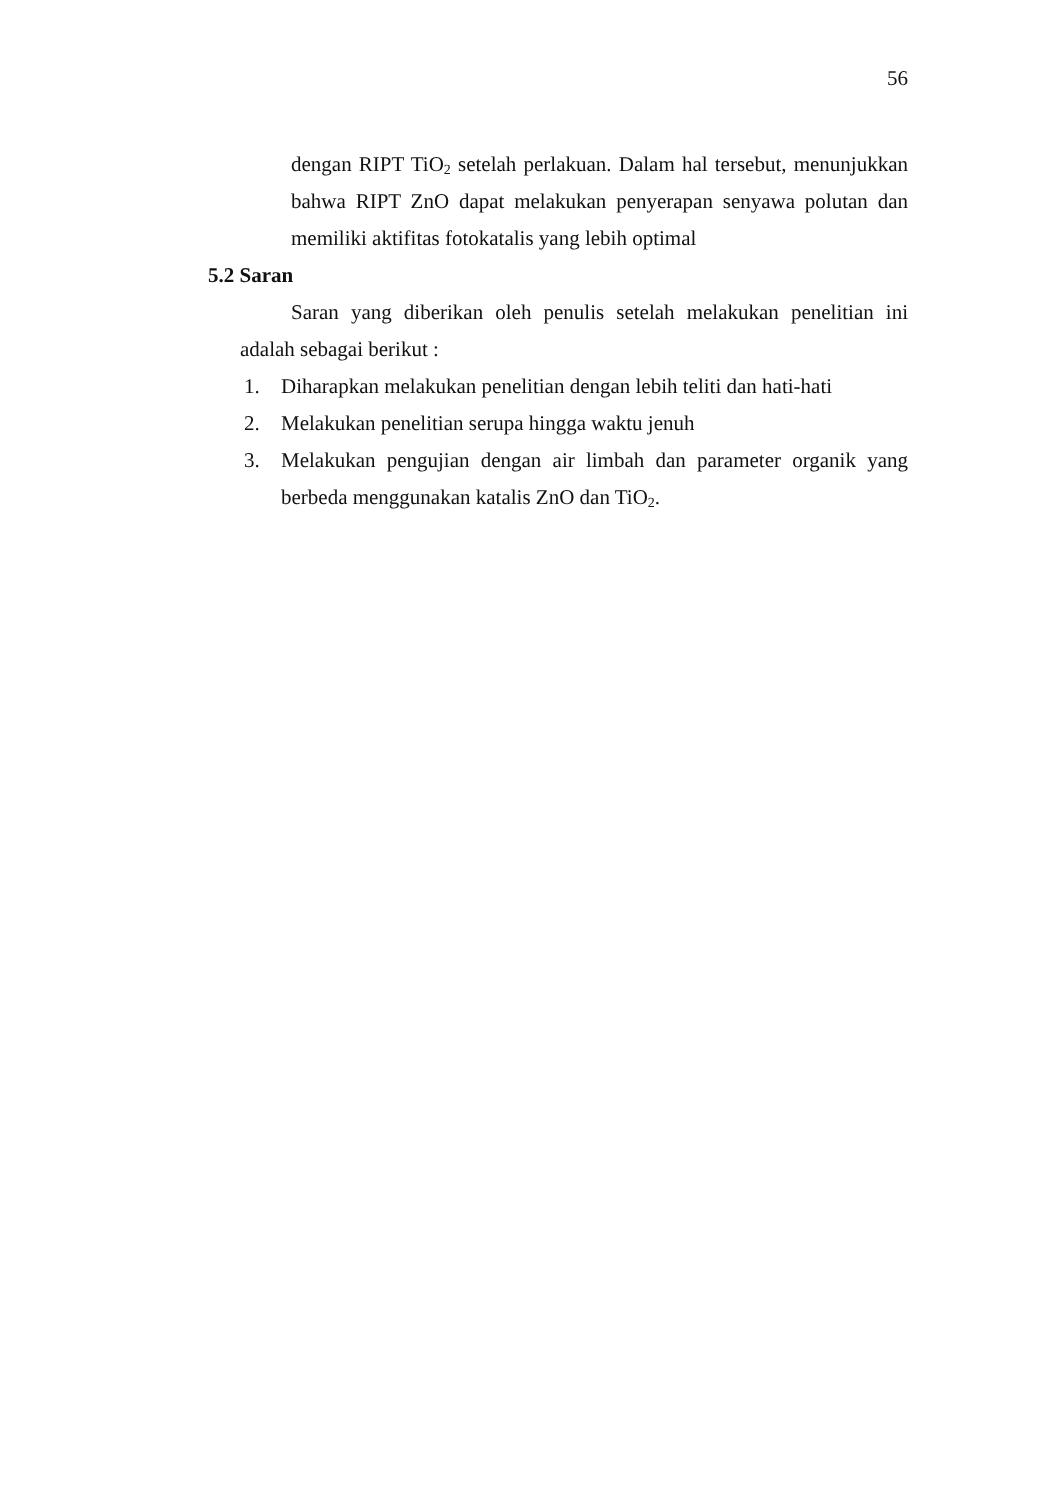56
dengan RIPT TiO<sub>2</sub> setelah perlakuan. Dalam hal tersebut, menunjukkan bahwa RIPT ZnO dapat melakukan penyerapan senyawa polutan dan memiliki aktifitas fotokatalis yang lebih optimal
5.2 Saran
Saran yang diberikan oleh penulis setelah melakukan penelitian ini adalah sebagai berikut :
1. Diharapkan melakukan penelitian dengan lebih teliti dan hati-hati
2. Melakukan penelitian serupa hingga waktu jenuh
3. Melakukan pengujian dengan air limbah dan parameter organik yang berbeda menggunakan katalis ZnO dan TiO<sub>2</sub>.